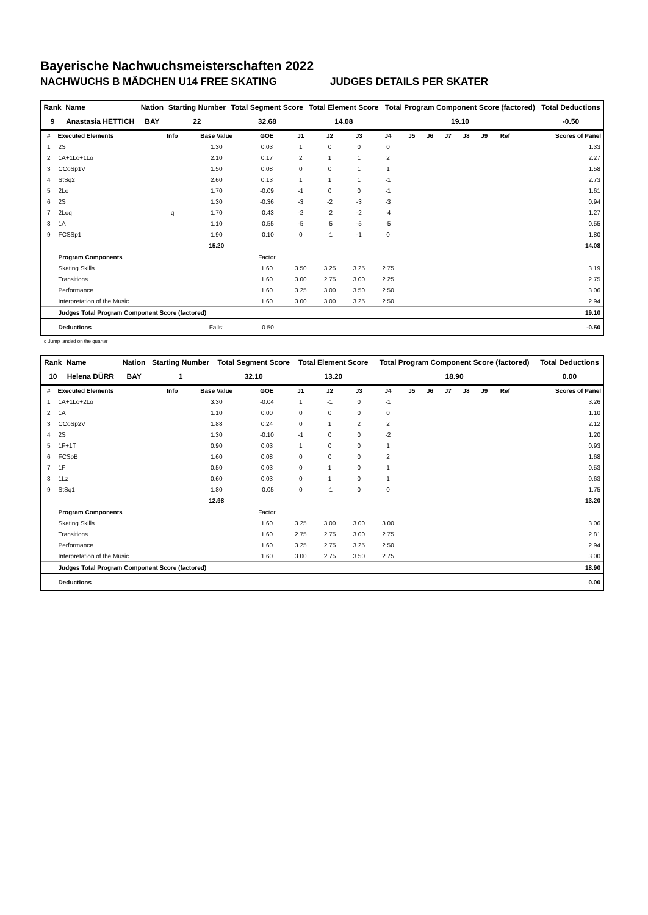Bayerische Nachwuchsmeisterschaften 2022
NACHWUCHS B MÄDCHEN U14 FREE SKATING JUDGES DETAILS PER SKATER
| Rank | Name | Nation | Starting Number | Total Segment Score | Total Element Score | Total Program Component Score (factored) | Total Deductions |
| --- | --- | --- | --- | --- | --- | --- | --- |
| 9 | Anastasia HETTICH | BAY | 22 | 32.68 | 14.08 | 19.10 | -0.50 |
| # | Executed Elements | Info | Base Value | GOE | J1 | J2 | J3 | J4 | J5 | J6 | J7 | J8 | J9 | Ref | Scores of Panel |
| --- | --- | --- | --- | --- | --- | --- | --- | --- | --- | --- | --- | --- | --- | --- | --- |
| 1 | 2S | | 1.30 | 0.03 | 1 | 0 | 0 | 0 | | | | | | | 1.33 |
| 2 | 1A+1Lo+1Lo | | 2.10 | 0.17 | 2 | 1 | 1 | 2 | | | | | | | 2.27 |
| 3 | CCoSp1V | | 1.50 | 0.08 | 0 | 0 | 1 | 1 | | | | | | | 1.58 |
| 4 | StSq2 | | 2.60 | 0.13 | 1 | 1 | 1 | -1 | | | | | | | 2.73 |
| 5 | 2Lo | | 1.70 | -0.09 | -1 | 0 | 0 | -1 | | | | | | | 1.61 |
| 6 | 2S | | 1.30 | -0.36 | -3 | -2 | -3 | -3 | | | | | | | 0.94 |
| 7 | 2Loq | q | 1.70 | -0.43 | -2 | -2 | -2 | -4 | | | | | | | 1.27 |
| 8 | 1A | | 1.10 | -0.55 | -5 | -5 | -5 | -5 | | | | | | | 0.55 |
| 9 | FCSSp1 | | 1.90 | -0.10 | 0 | -1 | -1 | 0 | | | | | | | 1.80 |
| | | | 15.20 | | | | | | | | | | | | 14.08 |
| | Program Components | | | Factor | | | | | | | | | | | |
| | Skating Skills | | | 1.60 | 3.50 | 3.25 | 3.25 | 2.75 | | | | | | | 3.19 |
| | Transitions | | | 1.60 | 3.00 | 2.75 | 3.00 | 2.25 | | | | | | | 2.75 |
| | Performance | | | 1.60 | 3.25 | 3.00 | 3.50 | 2.50 | | | | | | | 3.06 |
| | Interpretation of the Music | | | 1.60 | 3.00 | 3.00 | 3.25 | 2.50 | | | | | | | 2.94 |
| | Judges Total Program Component Score (factored) | | | | | | | | | | | | | | 19.10 |
| | Deductions | | Falls: | -0.50 | | | | | | | | | | | -0.50 |
q Jump landed on the quarter
| Rank | Name | Nation | Starting Number | Total Segment Score | Total Element Score | Total Program Component Score (factored) | Total Deductions |
| --- | --- | --- | --- | --- | --- | --- | --- |
| 10 | Helena DÜRR | BAY | 1 | 32.10 | 13.20 | 18.90 | 0.00 |
| # | Executed Elements | Info | Base Value | GOE | J1 | J2 | J3 | J4 | J5 | J6 | J7 | J8 | J9 | Ref | Scores of Panel |
| --- | --- | --- | --- | --- | --- | --- | --- | --- | --- | --- | --- | --- | --- | --- | --- |
| 1 | 1A+1Lo+2Lo | | 3.30 | -0.04 | 1 | -1 | 0 | -1 | | | | | | | 3.26 |
| 2 | 1A | | 1.10 | 0.00 | 0 | 0 | 0 | 0 | | | | | | | 1.10 |
| 3 | CCoSp2V | | 1.88 | 0.24 | 0 | 1 | 2 | 2 | | | | | | | 2.12 |
| 4 | 2S | | 1.30 | -0.10 | -1 | 0 | 0 | -2 | | | | | | | 1.20 |
| 5 | 1F+1T | | 0.90 | 0.03 | 1 | 0 | 0 | 1 | | | | | | | 0.93 |
| 6 | FCSpB | | 1.60 | 0.08 | 0 | 0 | 0 | 2 | | | | | | | 1.68 |
| 7 | 1F | | 0.50 | 0.03 | 0 | 1 | 0 | 1 | | | | | | | 0.53 |
| 8 | 1Lz | | 0.60 | 0.03 | 0 | 1 | 0 | 1 | | | | | | | 0.63 |
| 9 | StSq1 | | 1.80 | -0.05 | 0 | -1 | 0 | 0 | | | | | | | 1.75 |
| | | | 12.98 | | | | | | | | | | | | 13.20 |
| | Program Components | | | Factor | | | | | | | | | | | |
| | Skating Skills | | | 1.60 | 3.25 | 3.00 | 3.00 | 3.00 | | | | | | | 3.06 |
| | Transitions | | | 1.60 | 2.75 | 2.75 | 3.00 | 2.75 | | | | | | | 2.81 |
| | Performance | | | 1.60 | 3.25 | 2.75 | 3.25 | 2.50 | | | | | | | 2.94 |
| | Interpretation of the Music | | | 1.60 | 3.00 | 2.75 | 3.50 | 2.75 | | | | | | | 3.00 |
| | Judges Total Program Component Score (factored) | | | | | | | | | | | | | | 18.90 |
| | Deductions | | | | | | | | | | | | | | 0.00 |